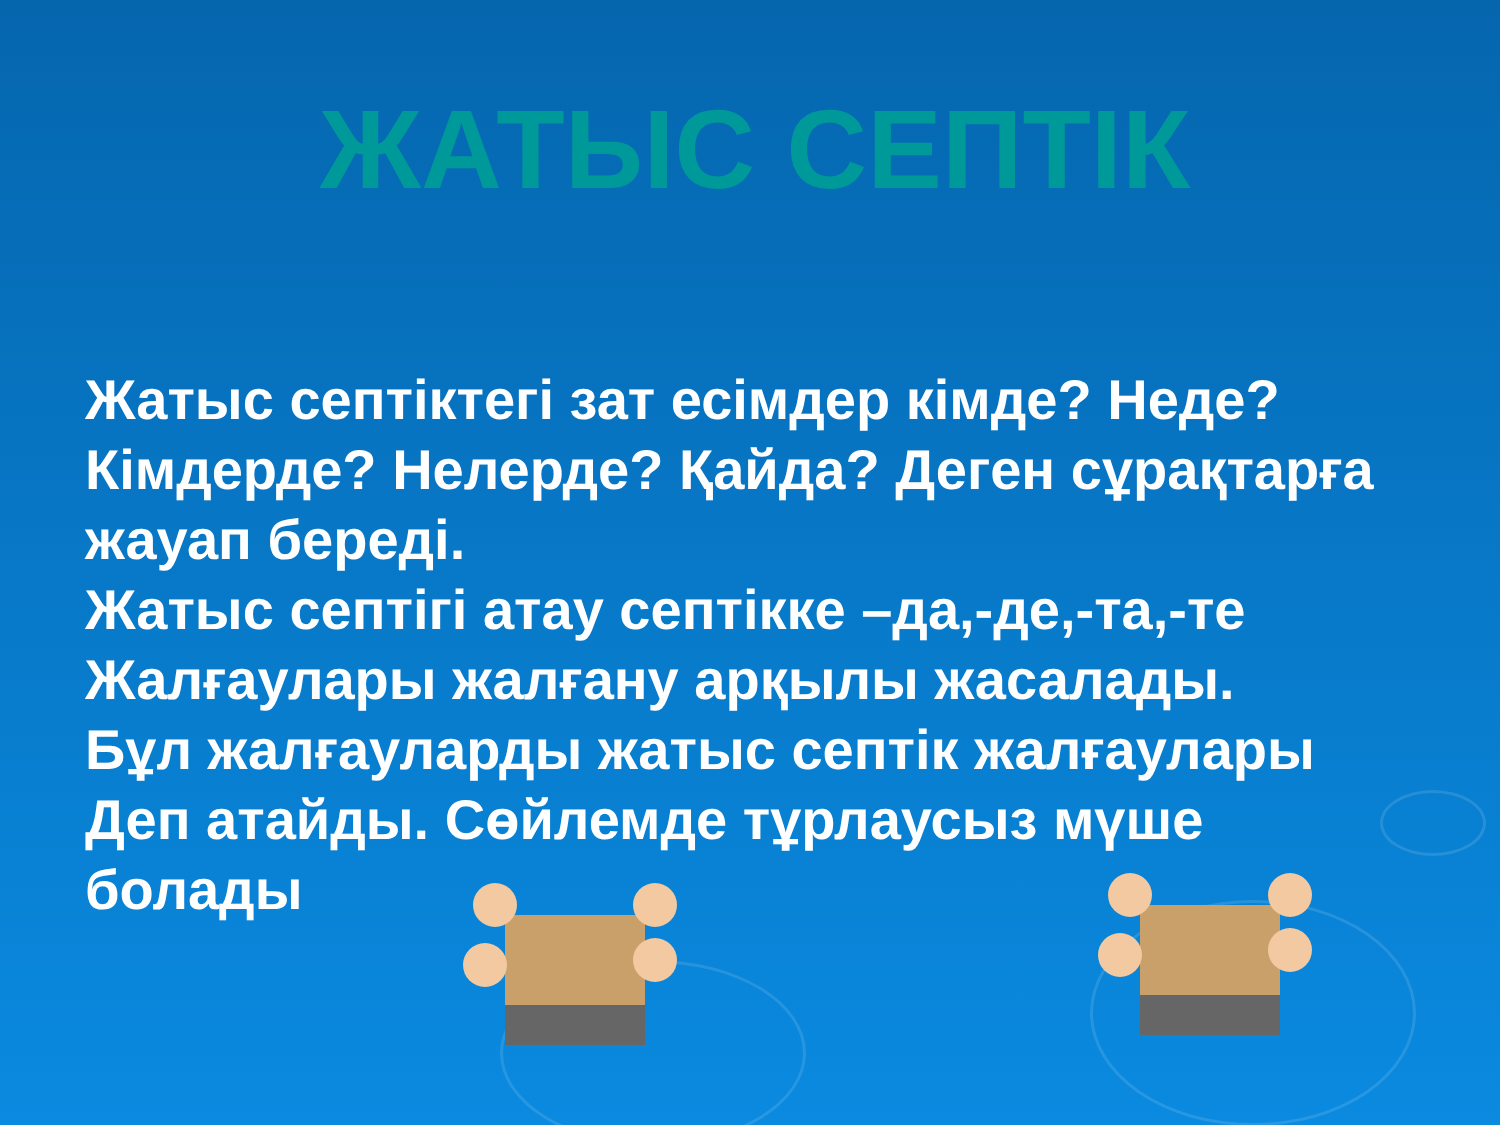ЖАТЫС СЕПТІК
Жатыс септіктегі зат есімдер кімде? Неде?
Кімдерде? Нелерде? Қайда? Деген сұрақтарға
жауап береді.
Жатыс септігі атау септікке –да,-де,-та,-те
Жалғаулары жалғану арқылы жасалады.
Бұл жалғауларды жатыс септік жалғаулары
Деп атайды. Сөйлемде тұрлаусыз мүше
болады